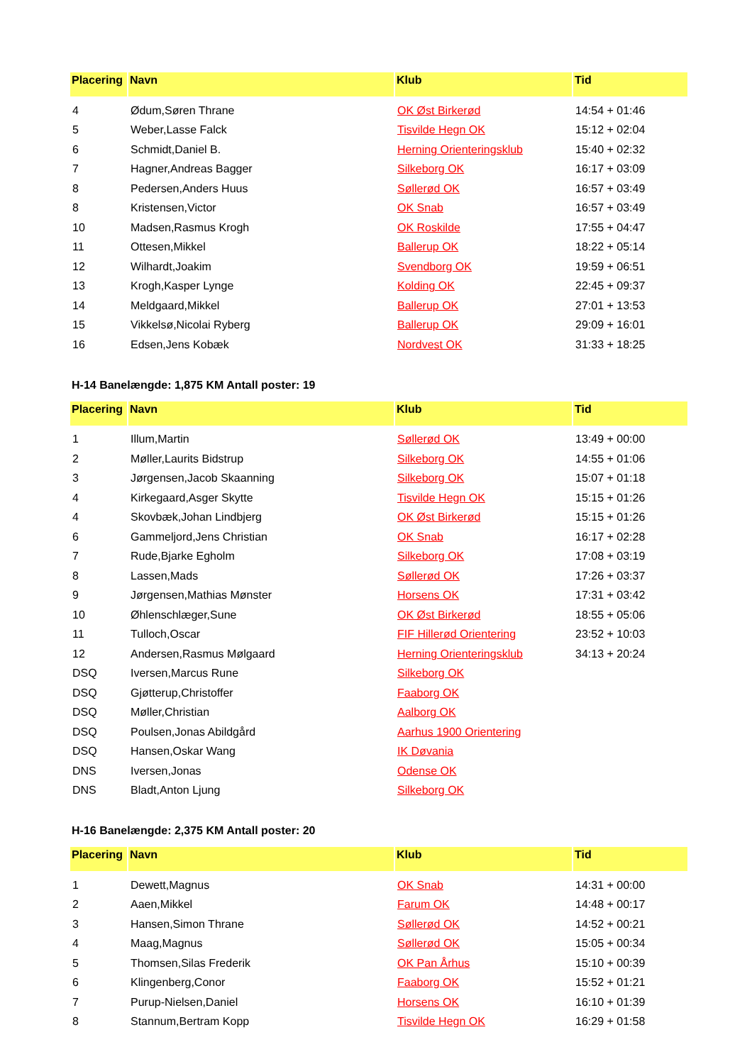| Placering | Navn | Klub | Tid |
| --- | --- | --- | --- |
| 4 | Ødum,Søren Thrane | OK Øst Birkerød | 14:54 + 01:46 |
| 5 | Weber,Lasse Falck | Tisvilde Hegn OK | 15:12 + 02:04 |
| 6 | Schmidt,Daniel B. | Herning Orienteringsklub | 15:40 + 02:32 |
| 7 | Hagner,Andreas Bagger | Silkeborg OK | 16:17 + 03:09 |
| 8 | Pedersen,Anders Huus | Søllerød OK | 16:57 + 03:49 |
| 8 | Kristensen,Victor | OK Snab | 16:57 + 03:49 |
| 10 | Madsen,Rasmus Krogh | OK Roskilde | 17:55 + 04:47 |
| 11 | Ottesen,Mikkel | Ballerup OK | 18:22 + 05:14 |
| 12 | Wilhardt,Joakim | Svendborg OK | 19:59 + 06:51 |
| 13 | Krogh,Kasper Lynge | Kolding OK | 22:45 + 09:37 |
| 14 | Meldgaard,Mikkel | Ballerup OK | 27:01 + 13:53 |
| 15 | Vikkelsø,Nicolai Ryberg | Ballerup OK | 29:09 + 16:01 |
| 16 | Edsen,Jens Kobæk | Nordvest OK | 31:33 + 18:25 |
H-14 Banelængde: 1,875 KM Antall poster: 19
| Placering | Navn | Klub | Tid |
| --- | --- | --- | --- |
| 1 | Illum,Martin | Søllerød OK | 13:49 + 00:00 |
| 2 | Møller,Laurits Bidstrup | Silkeborg OK | 14:55 + 01:06 |
| 3 | Jørgensen,Jacob Skaanning | Silkeborg OK | 15:07 + 01:18 |
| 4 | Kirkegaard,Asger Skytte | Tisvilde Hegn OK | 15:15 + 01:26 |
| 4 | Skovbæk,Johan Lindbjerg | OK Øst Birkerød | 15:15 + 01:26 |
| 6 | Gammeljord,Jens Christian | OK Snab | 16:17 + 02:28 |
| 7 | Rude,Bjarke Egholm | Silkeborg OK | 17:08 + 03:19 |
| 8 | Lassen,Mads | Søllerød OK | 17:26 + 03:37 |
| 9 | Jørgensen,Mathias Mønster | Horsens OK | 17:31 + 03:42 |
| 10 | Øhlenschlæger,Sune | OK Øst Birkerød | 18:55 + 05:06 |
| 11 | Tulloch,Oscar | FIF Hillerød Orientering | 23:52 + 10:03 |
| 12 | Andersen,Rasmus Mølgaard | Herning Orienteringsklub | 34:13 + 20:24 |
| DSQ | Iversen,Marcus Rune | Silkeborg OK | |
| DSQ | Gjøtterup,Christoffer | Faaborg OK | |
| DSQ | Møller,Christian | Aalborg OK | |
| DSQ | Poulsen,Jonas Abildgård | Aarhus 1900 Orientering | |
| DSQ | Hansen,Oskar Wang | IK Døvania | |
| DNS | Iversen,Jonas | Odense OK | |
| DNS | Bladt,Anton Ljung | Silkeborg OK | |
H-16 Banelængde: 2,375 KM Antall poster: 20
| Placering | Navn | Klub | Tid |
| --- | --- | --- | --- |
| 1 | Dewett,Magnus | OK Snab | 14:31 + 00:00 |
| 2 | Aaen,Mikkel | Farum OK | 14:48 + 00:17 |
| 3 | Hansen,Simon Thrane | Søllerød OK | 14:52 + 00:21 |
| 4 | Maag,Magnus | Søllerød OK | 15:05 + 00:34 |
| 5 | Thomsen,Silas Frederik | OK Pan Århus | 15:10 + 00:39 |
| 6 | Klingenberg,Conor | Faaborg OK | 15:52 + 01:21 |
| 7 | Purup-Nielsen,Daniel | Horsens OK | 16:10 + 01:39 |
| 8 | Stannum,Bertram Kopp | Tisvilde Hegn OK | 16:29 + 01:58 |